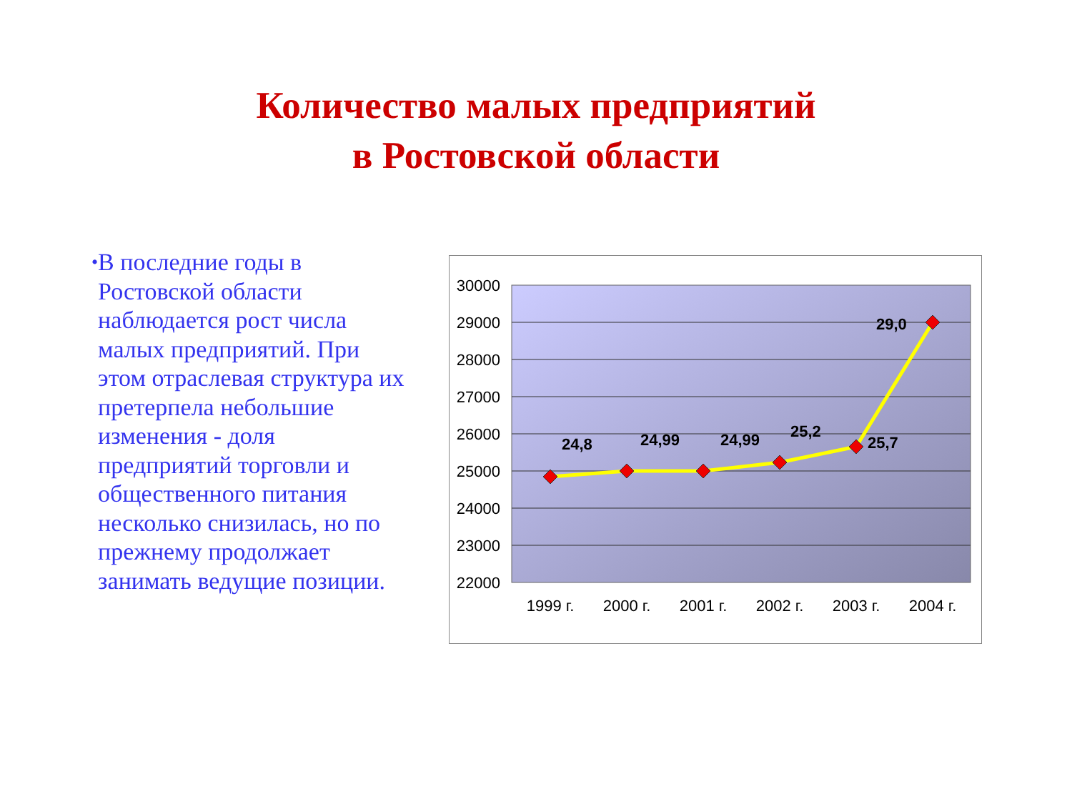Количество малых предприятий
в Ростовской области
•
В последние годы в Ростовской области наблюдается рост числа малых предприятий. При этом отраслевая структура их претерпела небольшие изменения - доля предприятий торговли и общественного питания несколько снизилась, но по прежнему продолжает занимать ведущие позиции.
30000
29000
28000
27000
26000
25000
24000
23000
22000
24,8
24,99
24,99
25,2
25,7
29,0
1999 г.
2000 г.
2001 г.
2002 г.
2003 г.
2004 г.